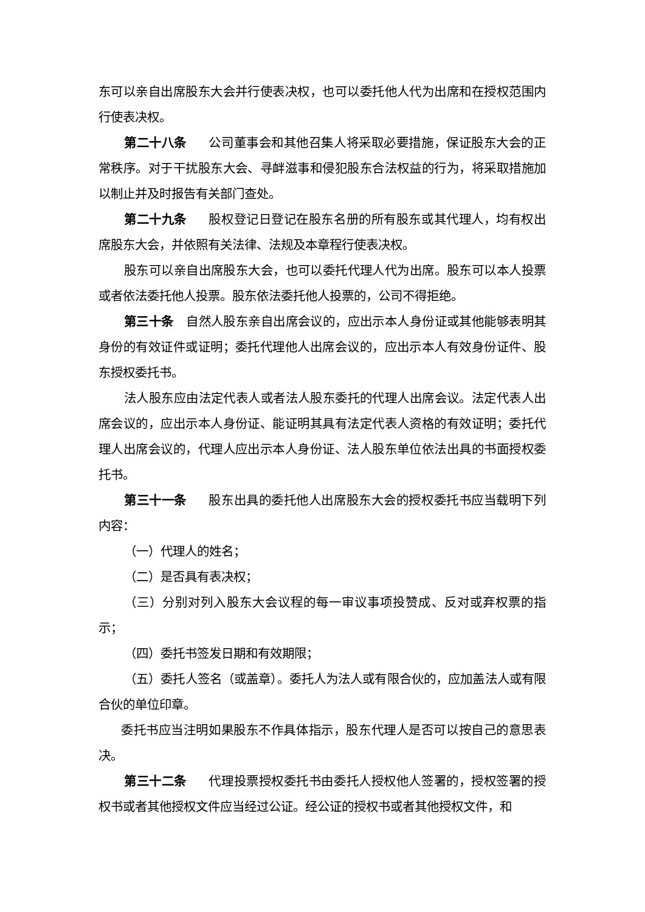东可以亲自出席股东大会并行使表决权，也可以委托他人代为出席和在授权范围内行使表决权。
第二十八条 公司董事会和其他召集人将采取必要措施，保证股东大会的正常秩序。对于干扰股东大会、寻衅滋事和侵犯股东合法权益的行为，将采取措施加以制止并及时报告有关部门查处。
第二十九条 股权登记日登记在股东名册的所有股东或其代理人，均有权出席股东大会，并依照有关法律、法规及本章程行使表决权。
股东可以亲自出席股东大会，也可以委托代理人代为出席。股东可以本人投票或者依法委托他人投票。股东依法委托他人投票的，公司不得拒绝。
第三十条　自然人股东亲自出席会议的，应出示本人身份证或其他能够表明其身份的有效证件或证明；委托代理他人出席会议的，应出示本人有效身份证件、股东授权委托书。
法人股东应由法定代表人或者法人股东委托的代理人出席会议。法定代表人出席会议的，应出示本人身份证、能证明其具有法定代表人资格的有效证明；委托代理人出席会议的，代理人应出示本人身份证、法人股东单位依法出具的书面授权委托书。
第三十一条 股东出具的委托他人出席股东大会的授权委托书应当载明下列内容：
（一）代理人的姓名；
（二）是否具有表决权；
（三）分别对列入股东大会议程的每一审议事项投赞成、反对或弃权票的指示；
（四）委托书签发日期和有效期限；
（五）委托人签名（或盖章）。委托人为法人或有限合伙的，应加盖法人或有限合伙的单位印章。
委托书应当注明如果股东不作具体指示，股东代理人是否可以按自己的意思表决。
第三十二条 代理投票授权委托书由委托人授权他人签署的，授权签署的授权书或者其他授权文件应当经过公证。经公证的授权书或者其他授权文件，和